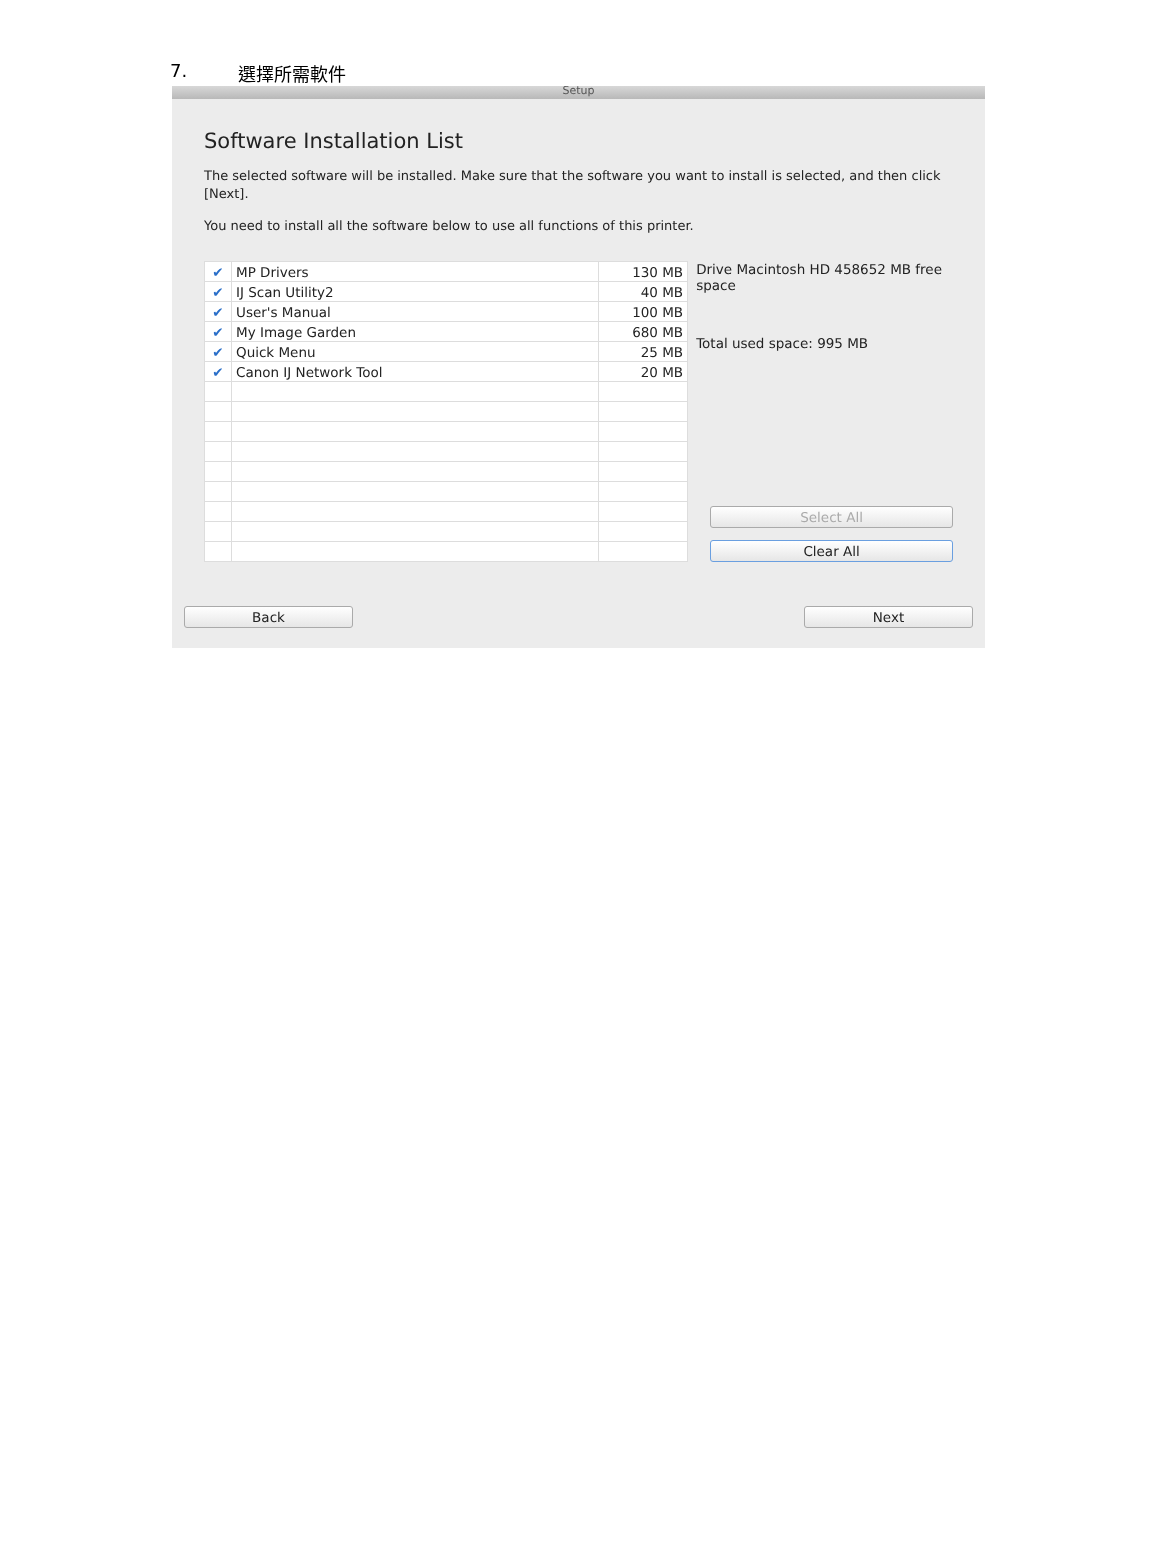7. 選擇所需軟件
Setup
Software Installation List
The selected software will be installed. Make sure that the software you want to install is selected, and then click [Next].
You need to install all the software below to use all functions of this printer.
| ✔ | MP Drivers | 130 MB |
| ✔ | IJ Scan Utility2 | 40 MB |
| ✔ | User's Manual | 100 MB |
| ✔ | My Image Garden | 680 MB |
| ✔ | Quick Menu | 25 MB |
| ✔ | Canon IJ Network Tool | 20 MB |
Drive Macintosh HD 458652 MB free space
Total used space: 995 MB
Select All
Clear All
Back Next